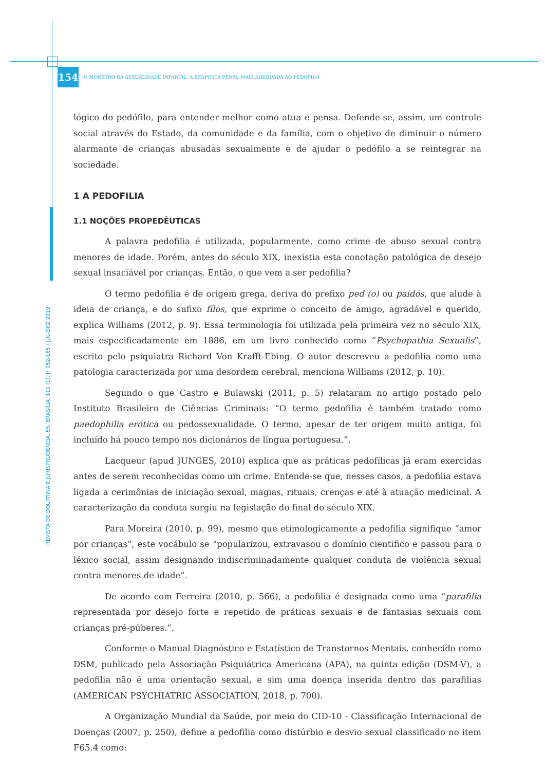REVISTA DE DOUTRINA E JURISPRUDÊNCIA. 55. BRASÍLIA. 111 (1). P. 152-165 / JUL-DEZ 2019
154
O MONSTRO DA SEXUALIDADE INFANTIL: A RESPOSTA PENAL MAIS ADEQUADA AO PEDÓFILO
lógico do pedófilo, para entender melhor como atua e pensa. Defende-se, assim, um controle social através do Estado, da comunidade e da família, com o objetivo de diminuir o número alarmante de crianças abusadas sexualmente e de ajudar o pedófilo a se reintegrar na sociedade.
1 A PEDOFILIA
1.1 NOÇÕES PROPEDÊUTICAS
A palavra pedofilia é utilizada, popularmente, como crime de abuso sexual contra menores de idade. Porém, antes do século XIX, inexistia esta conotação patológica de desejo sexual insaciável por crianças. Então, o que vem a ser pedofilia?
O termo pedofilia é de origem grega, deriva do prefixo ped (o) ou paidós, que alude à ideia de criança, e do sufixo fílos, que exprime o conceito de amigo, agradável e querido, explica Williams (2012, p. 9). Essa terminologia foi utilizada pela primeira vez no século XIX, mais especificadamente em 1886, em um livro conhecido como “Psychopathia Sexualis”, escrito pelo psiquiatra Richard Von Krafft-Ebing. O autor descreveu a pedofilia como uma patologia caracterizada por uma desordem cerebral, menciona Williams (2012, p. 10).
Segundo o que Castro e Bulawski (2011, p. 5) relataram no artigo postado pelo Instituto Brasileiro de Ciências Criminais: “O termo pedofilia é também tratado como paedophilia erótica ou pedossexualidade. O termo, apesar de ter origem muito antiga, foi incluído há pouco tempo nos dicionários de língua portuguesa.”.
Lacqueur (apud JUNGES, 2010) explica que as práticas pedofílicas já eram exercidas antes de serem reconhecidas como um crime. Entende-se que, nesses casos, a pedofilia estava ligada a cerimônias de iniciação sexual, magias, rituais, crenças e até à atuação medicinal. A caracterização da conduta surgiu na legislação do final do século XIX.
Para Moreira (2010, p. 99), mesmo que etimologicamente a pedofilia signifique “amor por crianças”, este vocábulo se “popularizou, extravasou o domínio cientifico e passou para o léxico social, assim designando indiscriminadamente qualquer conduta de violência sexual contra menores de idade”.
De acordo com Ferreira (2010, p. 566), a pedofilia é designada como uma “parafilia representada por desejo forte e repetido de práticas sexuais e de fantasias sexuais com crianças pré-púberes.”.
Conforme o Manual Diagnóstico e Estatístico de Transtornos Mentais, conhecido como DSM, publicado pela Associação Psiquiátrica Americana (APA), na quinta edição (DSM-V), a pedofilia não é uma orientação sexual, e sim uma doença inserida dentro das parafilias (AMERICAN PSYCHIATRIC ASSOCIATION, 2018, p. 700).
A Organização Mundial da Saúde, por meio do CID-10 - Classificação Internacional de Doenças (2007, p. 250), define a pedofilia como distúrbio e desvio sexual classificado no item F65.4 como: